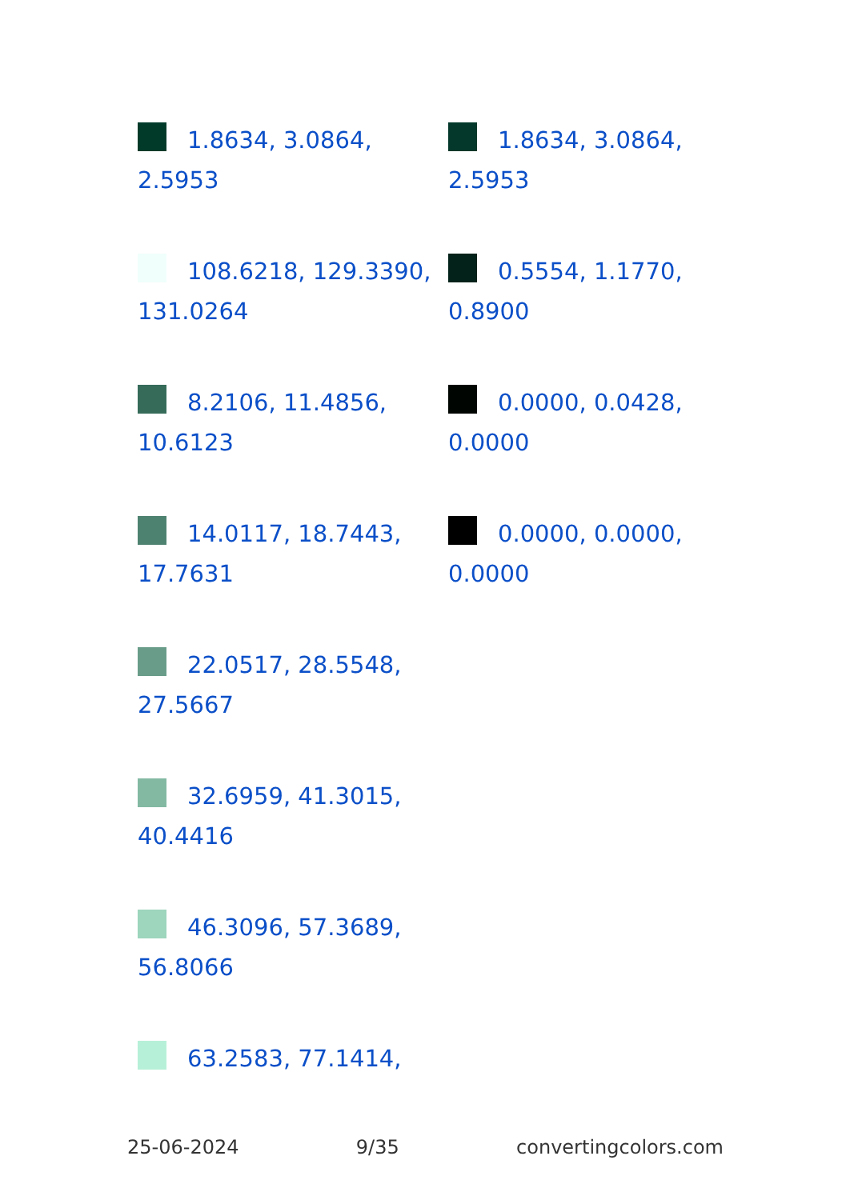1.8634, 3.0864, 2.5953
108.6218, 129.3390, 131.0264
8.2106, 11.4856, 10.6123
14.0117, 18.7443, 17.7631
22.0517, 28.5548, 27.5667
32.6959, 41.3015, 40.4416
46.3096, 57.3689, 56.8066
63.2583, 77.1414,
1.8634, 3.0864, 2.5953
0.5554, 1.1770, 0.8900
0.0000, 0.0428, 0.0000
0.0000, 0.0000, 0.0000
25-06-2024 9/35 convertingcolors.com